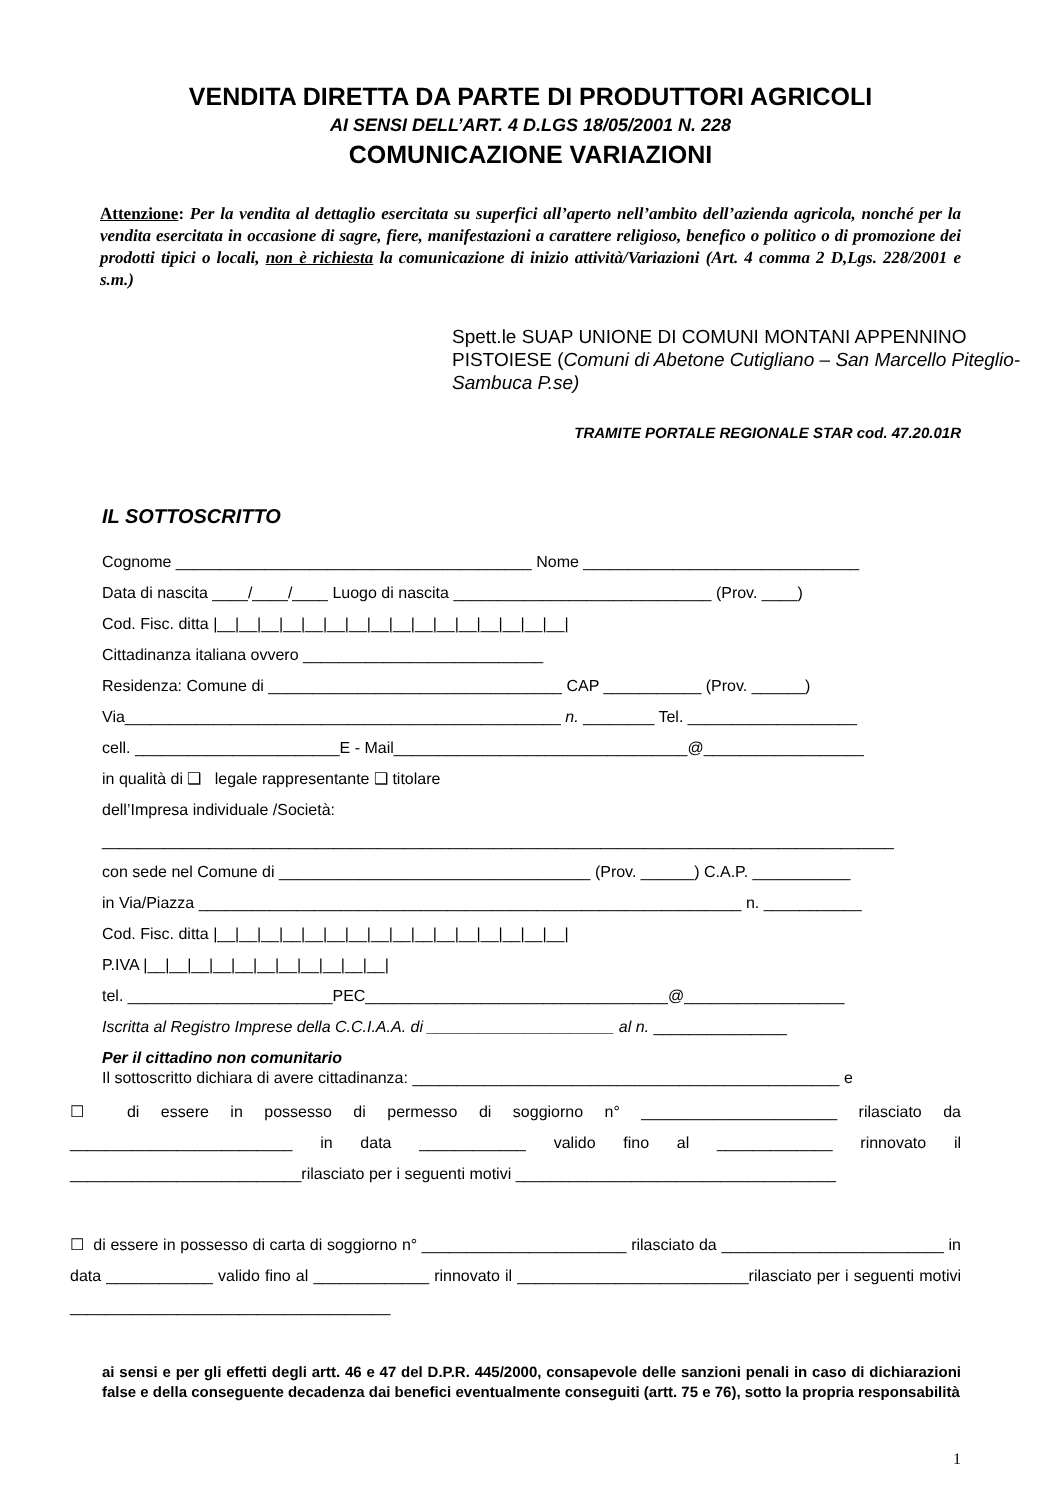VENDITA DIRETTA DA PARTE DI PRODUTTORI AGRICOLI
AI SENSI DELL’ART. 4 D.LGS 18/05/2001 N. 228
COMUNICAZIONE VARIAZIONI
Attenzione: Per la vendita al dettaglio esercitata su superfici all’aperto nell’ambito dell’azienda agricola, nonché per la vendita esercitata in occasione di sagre, fiere, manifestazioni a carattere religioso, benefico o politico o di promozione dei prodotti tipici o locali, non è richiesta la comunicazione di inizio attività/Variazioni (Art. 4 comma 2 D,Lgs. 228/2001 e s.m.)
Spett.le SUAP UNIONE DI COMUNI MONTANI APPENNINO PISTOIESE (Comuni di Abetone Cutigliano – San Marcello Piteglio-Sambuca P.se)
TRAMITE PORTALE REGIONALE STAR cod. 47.20.01R
IL SOTTOSCRITTO
Cognome ________________________________________ Nome _______________________________
Data di nascita ____/____/____ Luogo di nascita _____________________________ (Prov. ____)
Cod. Fisc. ditta |__|__|__|__|__|__|__|__|__|__|__|__|__|__|__|__|
Cittadinanza italiana ovvero ___________________________
Residenza: Comune di _________________________________ CAP ___________ (Prov. ______)
Via_________________________________________________ n. ________ Tel. ___________________
cell. _______________________E - Mail_________________________________@__________________
in qualità di ❑ legale rappresentante ❑ titolare
dell’Impresa individuale /Società:
_________________________________________________________________________________________
con sede nel Comune di ___________________________________ (Prov. ______) C.A.P. ___________
in Via/Piazza _____________________________________________________________ n. ___________
Cod. Fisc. ditta |__|__|__|__|__|__|__|__|__|__|__|__|__|__|__|__|
P.IVA |__|__|__|__|__|__|__|__|__|__|__|
tel. _______________________PEC__________________________________@__________________
Iscritta al Registro Imprese della C.C.I.A.A. di _____________________ al n. _______________
Per il cittadino non comunitario
Il sottoscritto dichiara di avere cittadinanza: ________________________________________________ e
☐ di essere in possesso di permesso di soggiorno n° ______________________ rilasciato da _________________________ in data ____________ valido fino al _____________ rinnovato il __________________________rilasciato per i seguenti motivi ____________________________________
☐ di essere in possesso di carta di soggiorno n° _______________________ rilasciato da _________________________ in data ____________ valido fino al _____________ rinnovato il __________________________rilasciato per i seguenti motivi ____________________________________
ai sensi e per gli effetti degli artt. 46 e 47 del D.P.R. 445/2000, consapevole delle sanzioni penali in caso di dichiarazioni false e della conseguente decadenza dai benefici eventualmente conseguiti (artt. 75 e 76), sotto la propria responsabilità
1